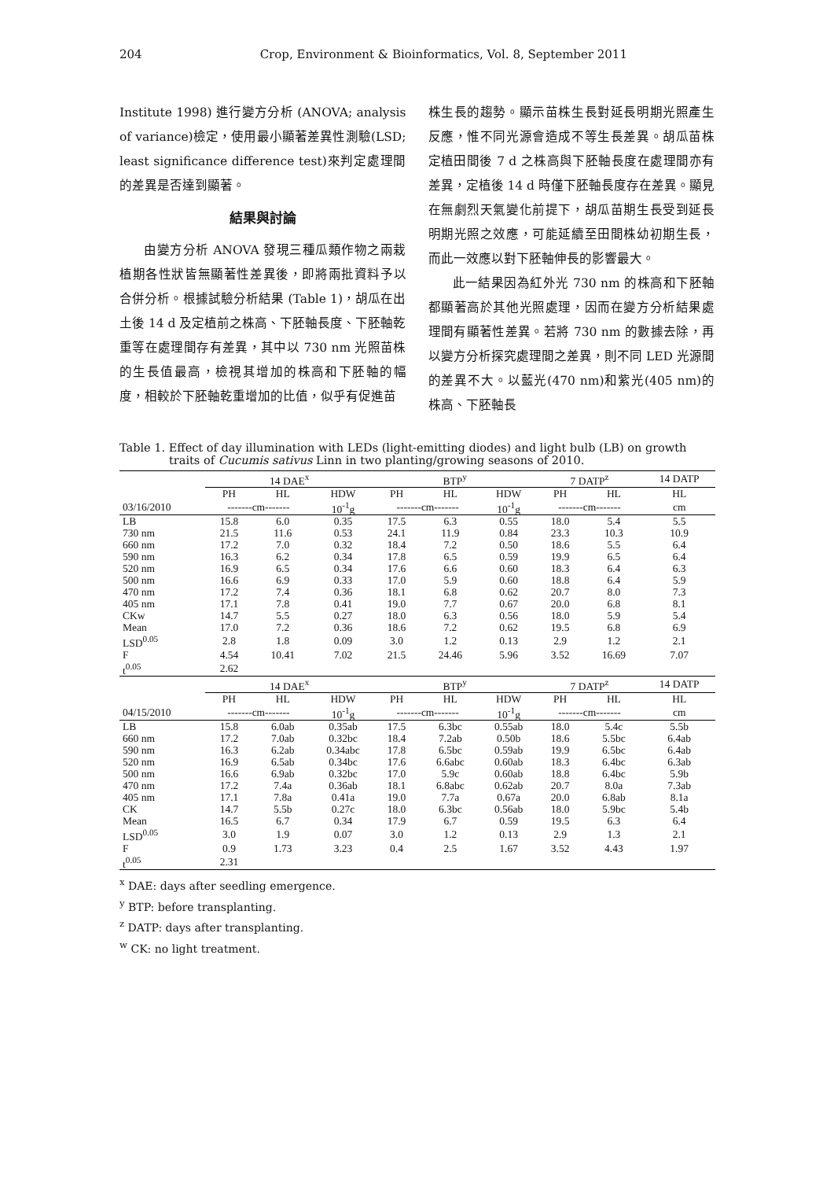204 Crop, Environment & Bioinformatics, Vol. 8, September 2011
Institute 1998) 進行變方分析 (ANOVA; analysis of variance)檢定，使用最小顯著差異性測驗(LSD; least significance difference test)來判定處理間的差異是否達到顯著。
結果與討論
由變方分析 ANOVA 發現三種瓜類作物之兩栽植期各性狀皆無顯著性差異後，即將兩批資料予以合併分析。根據試驗分析結果 (Table 1)，胡瓜在出土後 14 d 及定植前之株高、下胚軸長度、下胚軸乾重等在處理間存有差異，其中以 730 nm 光照苗株的生長值最高，檢視其增加的株高和下胚軸的幅度，相較於下胚軸乾重增加的比值，似乎有促進苗
株生長的趨勢。顯示苗株生長對延長明期光照產生反應，惟不同光源會造成不等生長差異。胡瓜苗株定植田間後 7 d 之株高與下胚軸長度在處理間亦有差異，定植後 14 d 時僅下胚軸長度存在差異。顯見在無劇烈天氣變化前提下，胡瓜苗期生長受到延長明期光照之效應，可能延續至田間株幼初期生長，而此一效應以對下胚軸伸長的影響最大。
此一結果因為紅外光 730 nm 的株高和下胚軸都顯著高於其他光照處理，因而在變方分析結果處理間有顯著性差異。若將 730 nm 的數據去除，再以變方分析探究處理間之差異，則不同 LED 光源間的差異不大。以藍光(470 nm)和紫光(405 nm)的株高、下胚軸長
Table 1. Effect of day illumination with LEDs (light-emitting diodes) and light bulb (LB) on growth traits of Cucumis sativus Linn in two planting/growing seasons of 2010.
| | 14 DAE<sup>x</sup> | | | BTP<sup>y</sup> | | | 7 DATP<sup>z</sup> | | 14 DATP |
| --- | --- | --- | --- | --- | --- | --- | --- | --- | --- |
| | PH | HL | HDW | PH | HL | HDW | PH | HL | HL |
| 03/16/2010 | -------cm------- | | 10<sup>-1</sup>g | -------cm------- | | 10<sup>-1</sup>g | -------cm------- | | cm |
| LB | 15.8 | 6.0 | 0.35 | 17.5 | 6.3 | 0.55 | 18.0 | 5.4 | 5.5 |
| 730 nm | 21.5 | 11.6 | 0.53 | 24.1 | 11.9 | 0.84 | 23.3 | 10.3 | 10.9 |
| 660 nm | 17.2 | 7.0 | 0.32 | 18.4 | 7.2 | 0.50 | 18.6 | 5.5 | 6.4 |
| 590 nm | 16.3 | 6.2 | 0.34 | 17.8 | 6.5 | 0.59 | 19.9 | 6.5 | 6.4 |
| 520 nm | 16.9 | 6.5 | 0.34 | 17.6 | 6.6 | 0.60 | 18.3 | 6.4 | 6.3 |
| 500 nm | 16.6 | 6.9 | 0.33 | 17.0 | 5.9 | 0.60 | 18.8 | 6.4 | 5.9 |
| 470 nm | 17.2 | 7.4 | 0.36 | 18.1 | 6.8 | 0.62 | 20.7 | 8.0 | 7.3 |
| 405 nm | 17.1 | 7.8 | 0.41 | 19.0 | 7.7 | 0.67 | 20.0 | 6.8 | 8.1 |
| CKw | 14.7 | 5.5 | 0.27 | 18.0 | 6.3 | 0.56 | 18.0 | 5.9 | 5.4 |
| Mean | 17.0 | 7.2 | 0.36 | 18.6 | 7.2 | 0.62 | 19.5 | 6.8 | 6.9 |
| LSD<sup>0.05</sup> | 2.8 | 1.8 | 0.09 | 3.0 | 1.2 | 0.13 | 2.9 | 1.2 | 2.1 |
| F | 4.54 | 10.41 | 7.02 | 21.5 | 24.46 | 5.96 | 3.52 | 16.69 | 7.07 |
| t<sup>0.05</sup> | 2.62 | | | | | | | | |
| | 14 DAE<sup>x</sup> | | | BTP<sup>y</sup> | | | 7 DATP<sup>z</sup> | | 14 DATP |
| | PH | HL | HDW | PH | HL | HDW | PH | HL | HL |
| 04/15/2010 | -------cm------- | | 10<sup>-1</sup>g | -------cm------- | | 10<sup>-1</sup>g | -------cm------- | | cm |
| LB | 15.8 | 6.0ab | 0.35ab | 17.5 | 6.3bc | 0.55ab | 18.0 | 5.4c | 5.5b |
| 660 nm | 17.2 | 7.0ab | 0.32bc | 18.4 | 7.2ab | 0.50b | 18.6 | 5.5bc | 6.4ab |
| 590 nm | 16.3 | 6.2ab | 0.34abc | 17.8 | 6.5bc | 0.59ab | 19.9 | 6.5bc | 6.4ab |
| 520 nm | 16.9 | 6.5ab | 0.34bc | 17.6 | 6.6abc | 0.60ab | 18.3 | 6.4bc | 6.3ab |
| 500 nm | 16.6 | 6.9ab | 0.32bc | 17.0 | 5.9c | 0.60ab | 18.8 | 6.4bc | 5.9b |
| 470 nm | 17.2 | 7.4a | 0.36ab | 18.1 | 6.8abc | 0.62ab | 20.7 | 8.0a | 7.3ab |
| 405 nm | 17.1 | 7.8a | 0.41a | 19.0 | 7.7a | 0.67a | 20.0 | 6.8ab | 8.1a |
| CK | 14.7 | 5.5b | 0.27c | 18.0 | 6.3bc | 0.56ab | 18.0 | 5.9bc | 5.4b |
| Mean | 16.5 | 6.7 | 0.34 | 17.9 | 6.7 | 0.59 | 19.5 | 6.3 | 6.4 |
| LSD<sup>0.05</sup> | 3.0 | 1.9 | 0.07 | 3.0 | 1.2 | 0.13 | 2.9 | 1.3 | 2.1 |
| F | 0.9 | 1.73 | 3.23 | 0.4 | 2.5 | 1.67 | 3.52 | 4.43 | 1.97 |
| t<sup>0.05</sup> | 2.31 | | | | | | | | |
<sup>x</sup> DAE: days after seedling emergence.
<sup>y</sup> BTP: before transplanting.
<sup>z</sup> DATP: days after transplanting.
<sup>w</sup> CK: no light treatment.